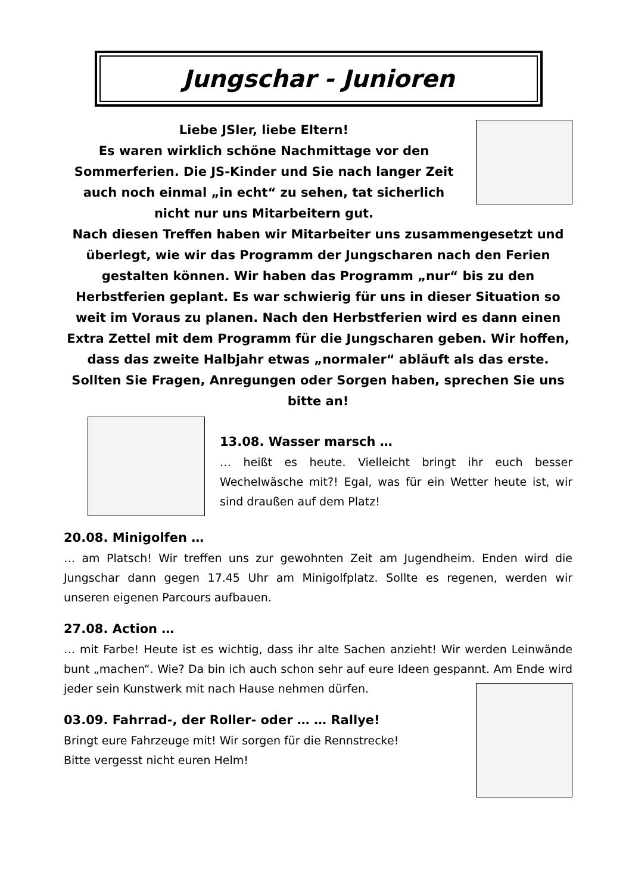Jungschar - Junioren
Liebe JSler, liebe Eltern!
Es waren wirklich schöne Nachmittage vor den Sommerferien. Die JS-Kinder und Sie nach langer Zeit auch noch einmal „in echt“ zu sehen, tat sicherlich nicht nur uns Mitarbeitern gut.
Nach diesen Treffen haben wir Mitarbeiter uns zusammengesetzt und überlegt, wie wir das Programm der Jungscharen nach den Ferien gestalten können. Wir haben das Programm „nur“ bis zu den Herbstferien geplant. Es war schwierig für uns in dieser Situation so weit im Voraus zu planen. Nach den Herbstferien wird es dann einen Extra Zettel mit dem Programm für die Jungscharen geben. Wir hoffen, dass das zweite Halbjahr etwas „normaler“ abläuft als das erste. Sollten Sie Fragen, Anregungen oder Sorgen haben, sprechen Sie uns bitte an!
13.08. Wasser marsch …
… heißt es heute. Vielleicht bringt ihr euch besser Wechelwäsche mit?! Egal, was für ein Wetter heute ist, wir sind draußen auf dem Platz!
20.08. Minigolfen …
… am Platsch! Wir treffen uns zur gewohnten Zeit am Jugendheim. Enden wird die Jungschar dann gegen 17.45 Uhr am Minigolfplatz. Sollte es regenen, werden wir unseren eigenen Parcours aufbauen.
27.08. Action …
… mit Farbe! Heute ist es wichtig, dass ihr alte Sachen anzieht! Wir werden Leinwände bunt „machen“. Wie? Da bin ich auch schon sehr auf eure Ideen gespannt. Am Ende wird jeder sein Kunstwerk mit nach Hause nehmen dürfen.
03.09. Fahrrad-, der Roller- oder … … Rallye!
Bringt eure Fahrzeuge mit! Wir sorgen für die Rennstrecke!
Bitte vergesst nicht euren Helm!